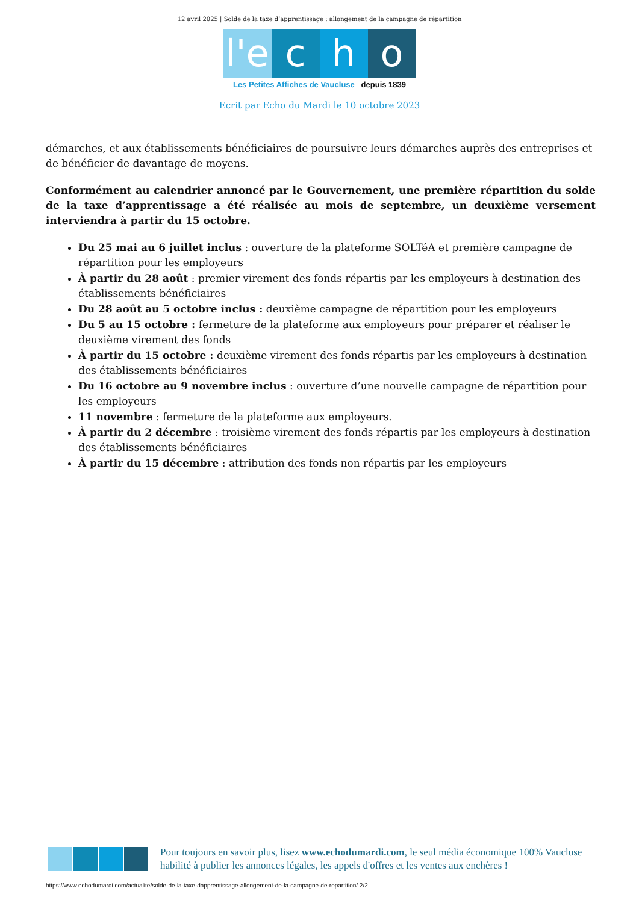12 avril 2025 | Solde de la taxe d’apprentissage : allongement de la campagne de répartition
l'e c h o
Les Petites Affiches de Vaucluse depuis 1839
Ecrit par Echo du Mardi le 10 octobre 2023
démarches, et aux établissements bénéficiaires de poursuivre leurs démarches auprès des entreprises et de bénéficier de davantage de moyens.
Conformément au calendrier annoncé par le Gouvernement, une première répartition du solde de la taxe d’apprentissage a été réalisée au mois de septembre, un deuxième versement interviendra à partir du 15 octobre.
Du 25 mai au 6 juillet inclus : ouverture de la plateforme SOLTéA et première campagne de répartition pour les employeurs
À partir du 28 août : premier virement des fonds répartis par les employeurs à destination des établissements bénéficiaires
Du 28 août au 5 octobre inclus : deuxième campagne de répartition pour les employeurs
Du 5 au 15 octobre : fermeture de la plateforme aux employeurs pour préparer et réaliser le deuxième virement des fonds
À partir du 15 octobre : deuxième virement des fonds répartis par les employeurs à destination des établissements bénéficiaires
Du 16 octobre au 9 novembre inclus : ouverture d’une nouvelle campagne de répartition pour les employeurs
11 novembre : fermeture de la plateforme aux employeurs.
À partir du 2 décembre : troisième virement des fonds répartis par les employeurs à destination des établissements bénéficiaires
À partir du 15 décembre : attribution des fonds non répartis par les employeurs
Pour toujours en savoir plus, lisez www.echodumardi.com, le seul média économique 100% Vaucluse habilité à publier les annonces légales, les appels d'offres et les ventes aux enchères !
https://www.echodumardi.com/actualite/solde-de-la-taxe-dapprentissage-allongement-de-la-campagne-de-repartition/ 2/2